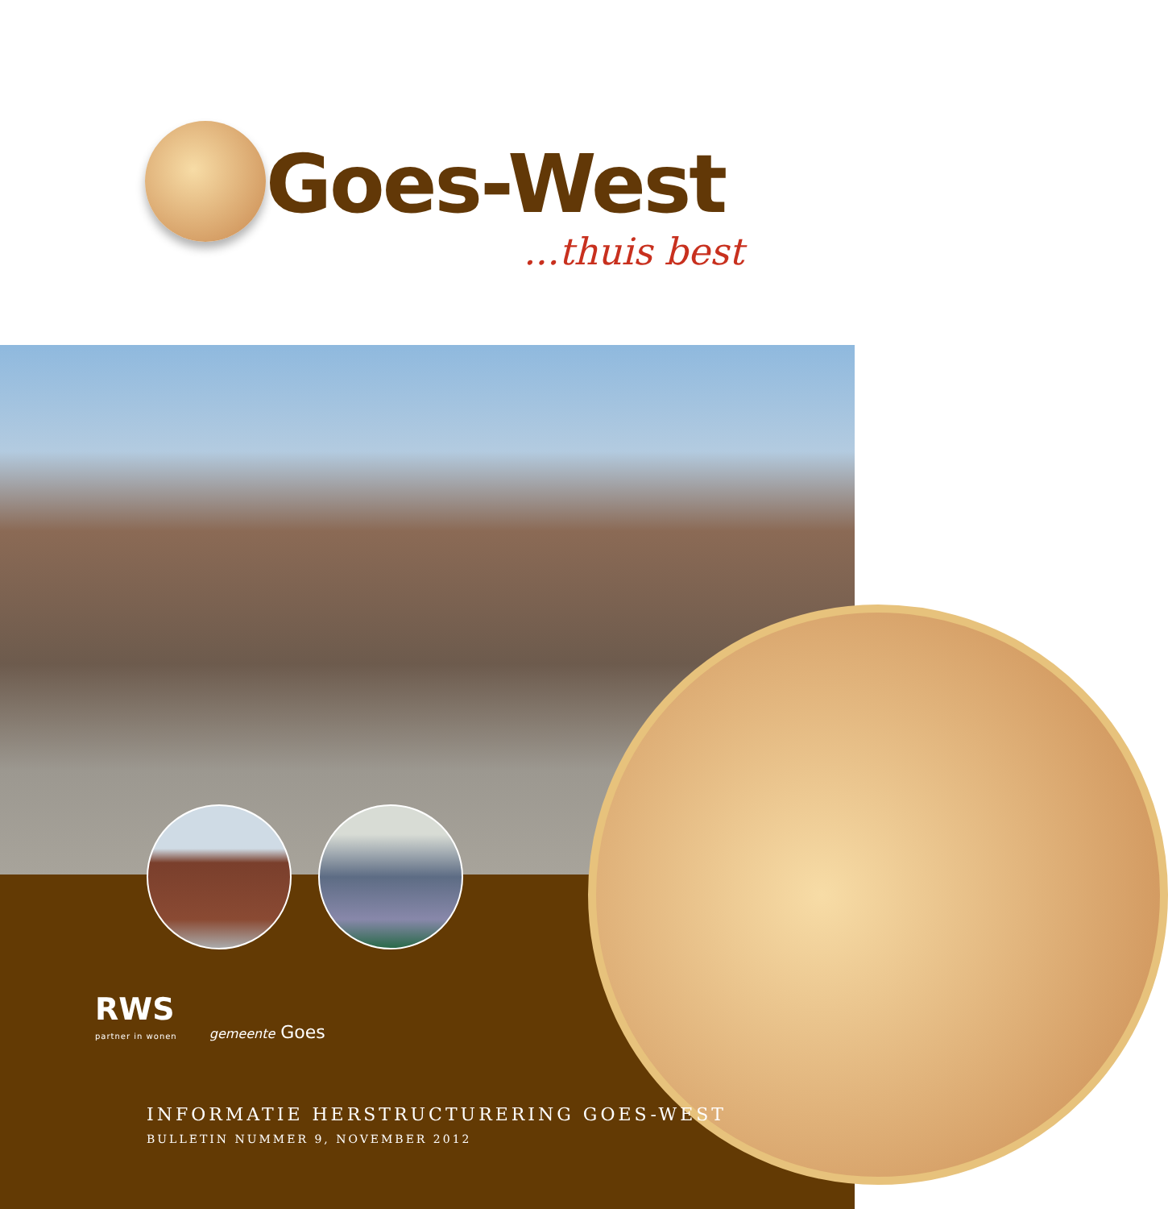Goes-West
...thuis best
RWS
partner in wonen
gemeente Goes
INFORMATIE HERSTRUCTURERING GOES-WEST
BULLETIN NUMMER 9, NOVEMBER 2012